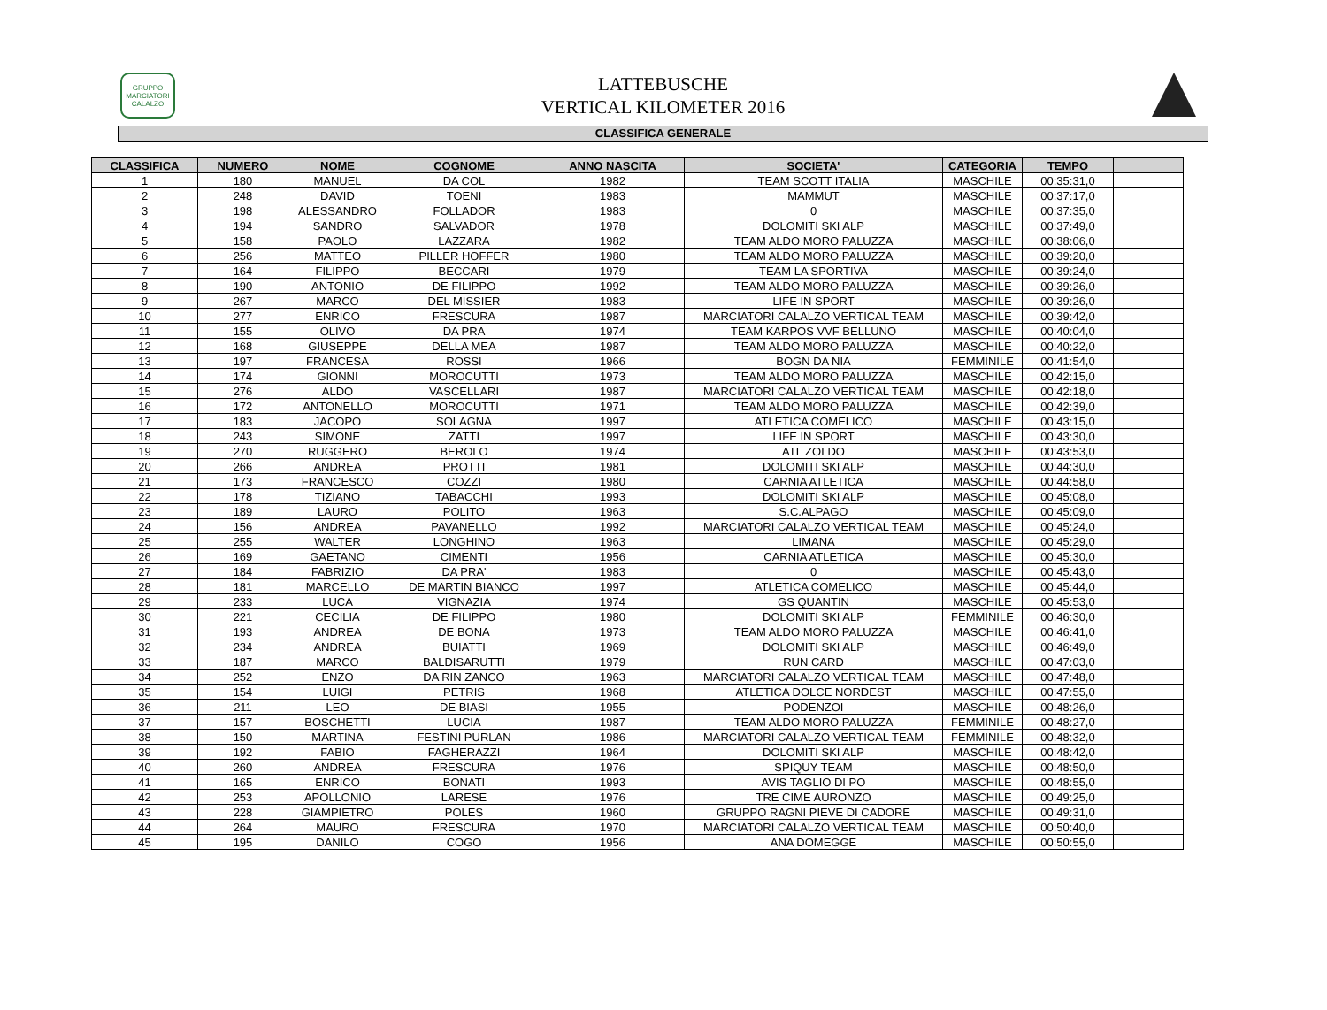GRUPPO
MARCIATORI
CALALZO
LATTEBUSCHE
VERTICAL KILOMETER 2016
CLASSIFICA GENERALE
| CLASSIFICA | NUMERO | NOME | COGNOME | ANNO NASCITA | SOCIETA' | CATEGORIA | TEMPO | |
| --- | --- | --- | --- | --- | --- | --- | --- | --- |
| 1 | 180 | MANUEL | DA COL | 1982 | TEAM SCOTT ITALIA | MASCHILE | 00:35:31,0 | |
| 2 | 248 | DAVID | TOENI | 1983 | MAMMUT | MASCHILE | 00:37:17,0 | |
| 3 | 198 | ALESSANDRO | FOLLADOR | 1983 | 0 | MASCHILE | 00:37:35,0 | |
| 4 | 194 | SANDRO | SALVADOR | 1978 | DOLOMITI SKI ALP | MASCHILE | 00:37:49,0 | |
| 5 | 158 | PAOLO | LAZZARA | 1982 | TEAM ALDO MORO PALUZZA | MASCHILE | 00:38:06,0 | |
| 6 | 256 | MATTEO | PILLER HOFFER | 1980 | TEAM ALDO MORO PALUZZA | MASCHILE | 00:39:20,0 | |
| 7 | 164 | FILIPPO | BECCARI | 1979 | TEAM LA SPORTIVA | MASCHILE | 00:39:24,0 | |
| 8 | 190 | ANTONIO | DE FILIPPO | 1992 | TEAM ALDO MORO PALUZZA | MASCHILE | 00:39:26,0 | |
| 9 | 267 | MARCO | DEL MISSIER | 1983 | LIFE IN SPORT | MASCHILE | 00:39:26,0 | |
| 10 | 277 | ENRICO | FRESCURA | 1987 | MARCIATORI CALALZO VERTICAL TEAM | MASCHILE | 00:39:42,0 | |
| 11 | 155 | OLIVO | DA PRA | 1974 | TEAM KARPOS VVF BELLUNO | MASCHILE | 00:40:04,0 | |
| 12 | 168 | GIUSEPPE | DELLA MEA | 1987 | TEAM ALDO MORO PALUZZA | MASCHILE | 00:40:22,0 | |
| 13 | 197 | FRANCESA | ROSSI | 1966 | BOGN DA NIA | FEMMINILE | 00:41:54,0 | |
| 14 | 174 | GIONNI | MOROCUTTI | 1973 | TEAM ALDO MORO PALUZZA | MASCHILE | 00:42:15,0 | |
| 15 | 276 | ALDO | VASCELLARI | 1987 | MARCIATORI CALALZO VERTICAL TEAM | MASCHILE | 00:42:18,0 | |
| 16 | 172 | ANTONELLO | MOROCUTTI | 1971 | TEAM ALDO MORO PALUZZA | MASCHILE | 00:42:39,0 | |
| 17 | 183 | JACOPO | SOLAGNA | 1997 | ATLETICA COMELICO | MASCHILE | 00:43:15,0 | |
| 18 | 243 | SIMONE | ZATTI | 1997 | LIFE IN SPORT | MASCHILE | 00:43:30,0 | |
| 19 | 270 | RUGGERO | BEROLO | 1974 | ATL ZOLDO | MASCHILE | 00:43:53,0 | |
| 20 | 266 | ANDREA | PROTTI | 1981 | DOLOMITI SKI ALP | MASCHILE | 00:44:30,0 | |
| 21 | 173 | FRANCESCO | COZZI | 1980 | CARNIA ATLETICA | MASCHILE | 00:44:58,0 | |
| 22 | 178 | TIZIANO | TABACCHI | 1993 | DOLOMITI SKI ALP | MASCHILE | 00:45:08,0 | |
| 23 | 189 | LAURO | POLITO | 1963 | S.C.ALPAGO | MASCHILE | 00:45:09,0 | |
| 24 | 156 | ANDREA | PAVANELLO | 1992 | MARCIATORI CALALZO VERTICAL TEAM | MASCHILE | 00:45:24,0 | |
| 25 | 255 | WALTER | LONGHINO | 1963 | LIMANA | MASCHILE | 00:45:29,0 | |
| 26 | 169 | GAETANO | CIMENTI | 1956 | CARNIA ATLETICA | MASCHILE | 00:45:30,0 | |
| 27 | 184 | FABRIZIO | DA PRA' | 1983 | 0 | MASCHILE | 00:45:43,0 | |
| 28 | 181 | MARCELLO | DE MARTIN BIANCO | 1997 | ATLETICA COMELICO | MASCHILE | 00:45:44,0 | |
| 29 | 233 | LUCA | VIGNAZIA | 1974 | GS QUANTIN | MASCHILE | 00:45:53,0 | |
| 30 | 221 | CECILIA | DE FILIPPO | 1980 | DOLOMITI SKI ALP | FEMMINILE | 00:46:30,0 | |
| 31 | 193 | ANDREA | DE BONA | 1973 | TEAM ALDO MORO PALUZZA | MASCHILE | 00:46:41,0 | |
| 32 | 234 | ANDREA | BUIATTI | 1969 | DOLOMITI SKI ALP | MASCHILE | 00:46:49,0 | |
| 33 | 187 | MARCO | BALDISARUTTI | 1979 | RUN CARD | MASCHILE | 00:47:03,0 | |
| 34 | 252 | ENZO | DA RIN ZANCO | 1963 | MARCIATORI CALALZO VERTICAL TEAM | MASCHILE | 00:47:48,0 | |
| 35 | 154 | LUIGI | PETRIS | 1968 | ATLETICA DOLCE NORDEST | MASCHILE | 00:47:55,0 | |
| 36 | 211 | LEO | DE BIASI | 1955 | PODENZOI | MASCHILE | 00:48:26,0 | |
| 37 | 157 | BOSCHETTI | LUCIA | 1987 | TEAM ALDO MORO PALUZZA | FEMMINILE | 00:48:27,0 | |
| 38 | 150 | MARTINA | FESTINI PURLAN | 1986 | MARCIATORI CALALZO VERTICAL TEAM | FEMMINILE | 00:48:32,0 | |
| 39 | 192 | FABIO | FAGHERAZZI | 1964 | DOLOMITI SKI ALP | MASCHILE | 00:48:42,0 | |
| 40 | 260 | ANDREA | FRESCURA | 1976 | SPIQUY TEAM | MASCHILE | 00:48:50,0 | |
| 41 | 165 | ENRICO | BONATI | 1993 | AVIS TAGLIO DI PO | MASCHILE | 00:48:55,0 | |
| 42 | 253 | APOLLONIO | LARESE | 1976 | TRE CIME AURONZO | MASCHILE | 00:49:25,0 | |
| 43 | 228 | GIAMPIETRO | POLES | 1960 | GRUPPO RAGNI PIEVE DI CADORE | MASCHILE | 00:49:31,0 | |
| 44 | 264 | MAURO | FRESCURA | 1970 | MARCIATORI CALALZO VERTICAL TEAM | MASCHILE | 00:50:40,0 | |
| 45 | 195 | DANILO | COGO | 1956 | ANA DOMEGGE | MASCHILE | 00:50:55,0 | |